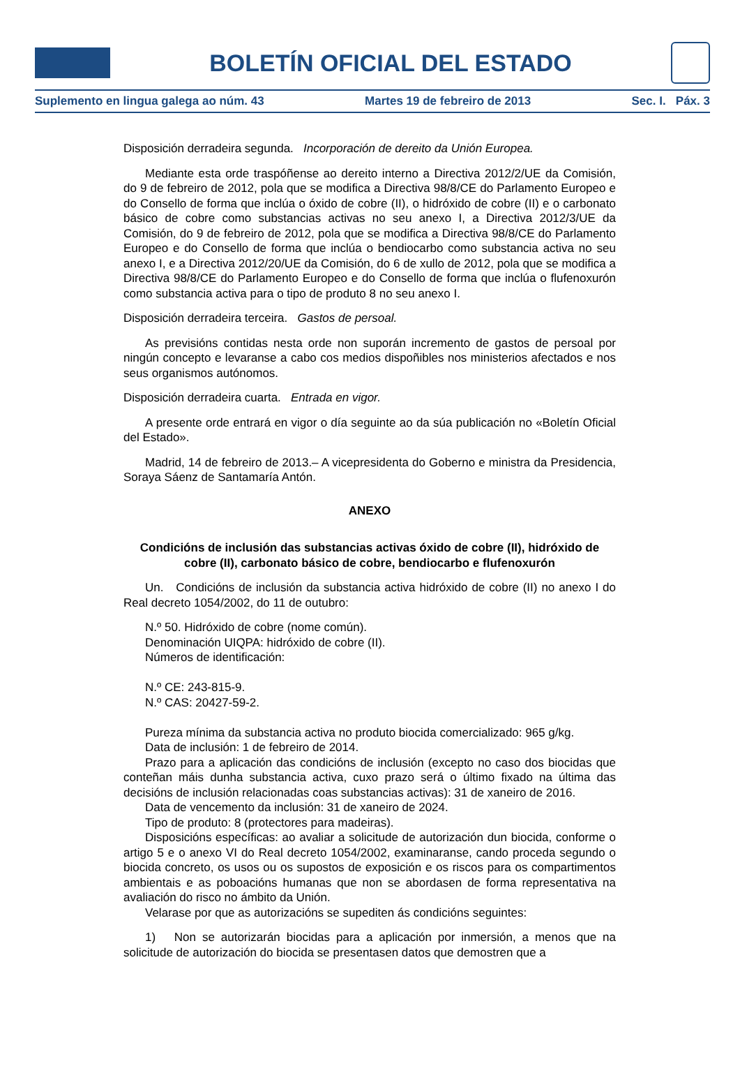BOLETÍN OFICIAL DEL ESTADO
Suplemento en lingua galega ao núm. 43 Martes 19 de febreiro de 2013 Sec. I. Páx. 3
Disposición derradeira segunda. Incorporación de dereito da Unión Europea.
Mediante esta orde traspóñense ao dereito interno a Directiva 2012/2/UE da Comisión, do 9 de febreiro de 2012, pola que se modifica a Directiva 98/8/CE do Parlamento Europeo e do Consello de forma que inclúa o óxido de cobre (II), o hidróxido de cobre (II) e o carbonato básico de cobre como substancias activas no seu anexo I, a Directiva 2012/3/UE da Comisión, do 9 de febreiro de 2012, pola que se modifica a Directiva 98/8/CE do Parlamento Europeo e do Consello de forma que inclúa o bendiocarbo como substancia activa no seu anexo I, e a Directiva 2012/20/UE da Comisión, do 6 de xullo de 2012, pola que se modifica a Directiva 98/8/CE do Parlamento Europeo e do Consello de forma que inclúa o flufenoxurón como substancia activa para o tipo de produto 8 no seu anexo I.
Disposición derradeira terceira. Gastos de persoal.
As previsións contidas nesta orde non suporán incremento de gastos de persoal por ningún concepto e levaranse a cabo cos medios dispoñibles nos ministerios afectados e nos seus organismos autónomos.
Disposición derradeira cuarta. Entrada en vigor.
A presente orde entrará en vigor o día seguinte ao da súa publicación no «Boletín Oficial del Estado».
Madrid, 14 de febreiro de 2013.– A vicepresidenta do Goberno e ministra da Presidencia, Soraya Sáenz de Santamaría Antón.
ANEXO
Condicións de inclusión das substancias activas óxido de cobre (II), hidróxido de cobre (II), carbonato básico de cobre, bendiocarbo e flufenoxurón
Un. Condicións de inclusión da substancia activa hidróxido de cobre (II) no anexo I do Real decreto 1054/2002, do 11 de outubro:
N.º 50. Hidróxido de cobre (nome común).
Denominación UIQPA: hidróxido de cobre (II).
Números de identificación:
N.º CE: 243-815-9.
N.º CAS: 20427-59-2.
Pureza mínima da substancia activa no produto biocida comercializado: 965 g/kg.
Data de inclusión: 1 de febreiro de 2014.
Prazo para a aplicación das condicións de inclusión (excepto no caso dos biocidas que conteñan máis dunha substancia activa, cuxo prazo será o último fixado na última das decisións de inclusión relacionadas coas substancias activas): 31 de xaneiro de 2016.
Data de vencemento da inclusión: 31 de xaneiro de 2024.
Tipo de produto: 8 (protectores para madeiras).
Disposicións específicas: ao avaliar a solicitude de autorización dun biocida, conforme o artigo 5 e o anexo VI do Real decreto 1054/2002, examinaranse, cando proceda segundo o biocida concreto, os usos ou os supostos de exposición e os riscos para os compartimentos ambientais e as poboacións humanas que non se abordasen de forma representativa na avaliación do risco no ámbito da Unión.
Velarase por que as autorizacións se supediten ás condicións seguintes:
1) Non se autorizarán biocidas para a aplicación por inmersión, a menos que na solicitude de autorización do biocida se presentasen datos que demostren que a